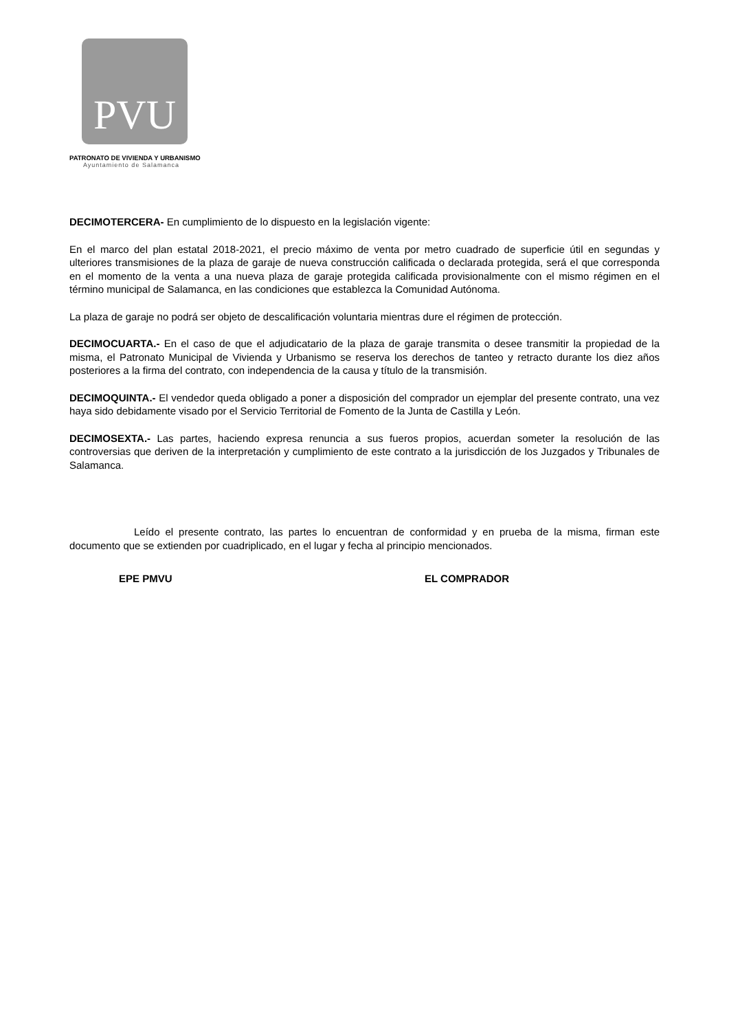PVU
PATRONATO DE VIVIENDA Y URBANISMO
Ayuntamiento de Salamanca
DECIMOTERCERA- En cumplimiento de lo dispuesto en la legislación vigente:
En el marco del plan estatal 2018-2021, el precio máximo de venta por metro cuadrado de superficie útil en segundas y ulteriores transmisiones de la plaza de garaje de nueva construcción calificada o declarada protegida, será el que corresponda en el momento de la venta a una nueva plaza de garaje protegida calificada provisionalmente con el mismo régimen en el término municipal de Salamanca, en las condiciones que establezca la Comunidad Autónoma.
La plaza de garaje no podrá ser objeto de descalificación voluntaria mientras dure el régimen de protección.
DECIMOCUARTA.- En el caso de que el adjudicatario de la plaza de garaje transmita o desee transmitir la propiedad de la misma, el Patronato Municipal de Vivienda y Urbanismo se reserva los derechos de tanteo y retracto durante los diez años posteriores a la firma del contrato, con independencia de la causa y título de la transmisión.
DECIMOQUINTA.- El vendedor queda obligado a poner a disposición del comprador un ejemplar del presente contrato, una vez haya sido debidamente visado por el Servicio Territorial de Fomento de la Junta de Castilla y León.
DECIMOSEXTA.- Las partes, haciendo expresa renuncia a sus fueros propios, acuerdan someter la resolución de las controversias que deriven de la interpretación y cumplimiento de este contrato a la jurisdicción de los Juzgados y Tribunales de Salamanca.
Leído el presente contrato, las partes lo encuentran de conformidad y en prueba de la misma, firman este documento que se extienden por cuadriplicado, en el lugar y fecha al principio mencionados.
EPE PMVU EL COMPRADOR